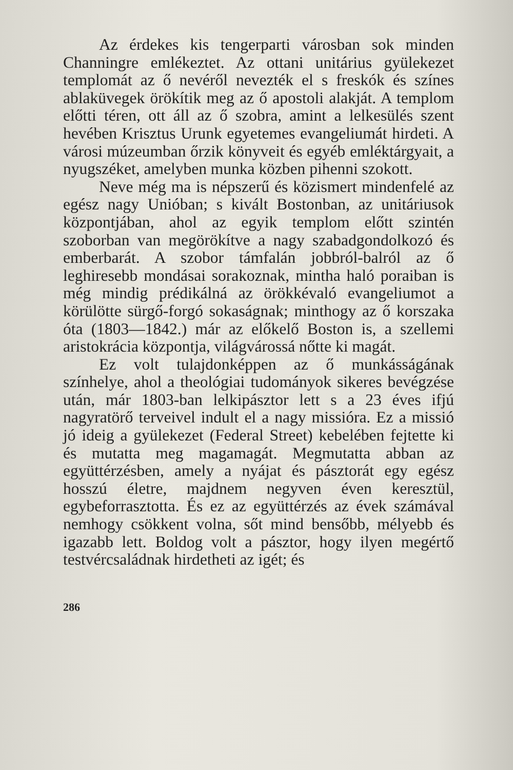Az érdekes kis tengerparti városban sok minden Channingre emlékeztet. Az ottani unitárius gyülekezet templomát az ő nevéről nevezték el s freskók és színes ablaküvegek örökítik meg az ő apostoli alakját. A templom előtti téren, ott áll az ő szobra, amint a lelkesülés szent hevében Krisztus Urunk egyetemes evangeliumát hirdeti. A városi múzeumban őrzik könyveit és egyéb emléktárgyait, a nyugszéket, amelyben munka közben pihenni szokott.
Neve még ma is népszerű és közismert mindenfelé az egész nagy Unióban; s kivált Bostonban, az unitáriusok központjában, ahol az egyik templom előtt szintén szoborban van megörökítve a nagy szabadgondolkozó és emberbarát. A szobor támfalán jobbról-balról az ő leghiresebb mondásai sorakoznak, mintha haló poraiban is még mindig prédikálná az örökkévaló evangeliumot a körülötte sürgő-forgó sokaságnak; minthogy az ő korszaka óta (1803—1842.) már az előkelő Boston is, a szellemi aristokrácia központja, világvárossá nőtte ki magát.
Ez volt tulajdonképpen az ő munkásságának színhelye, ahol a theológiai tudományok sikeres bevégzése után, már 1803-ban lelkipásztor lett s a 23 éves ifjú nagyratörő terveivel indult el a nagy missióra. Ez a missió jó ideig a gyülekezet (Federal Street) kebelében fejtette ki és mutatta meg magamagát. Megmutatta abban az együttérzésben, amely a nyájat és pásztorát egy egész hosszú életre, majdnem negyven éven keresztül, egybeforrasztotta. És ez az együttérzés az évek számával nemhogy csökkent volna, sőt mind bensőbb, mélyebb és igazabb lett. Boldog volt a pásztor, hogy ilyen megértő testvércsaládnak hirdetheti az igét; és
286